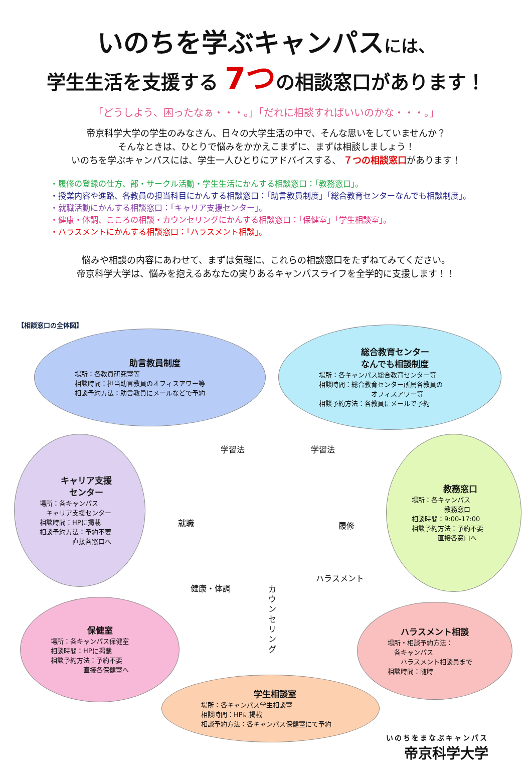いのちを学ぶキャンパスには、
学生生活を支援する 7つの相談窓口があります！
「どうしよう、困ったなぁ・・・。」「だれに相談すればいいのかな・・・。」
帝京科学大学の学生のみなさん、日々の大学生活の中で、そんな思いをしていませんか？
そんなときは、ひとりで悩みをかかえこまずに、まずは相談しましょう！
いのちを学ぶキャンパスには、学生一人ひとりにアドバイスする、 ７つの相談窓口があります！
・履修の登録の仕方、部・サークル活動・学生生活にかんする相談窓口：「教務窓口」。
・授業内容や進路、各教員の担当科目にかんする相談窓口：「助言教員制度」「総合教育センターなんでも相談制度」。
・就職活動にかんする相談窓口：「キャリア支援センター」。
・健康・体調、こころの相談・カウンセリングにかんする相談窓口：「保健室」「学生相談室」。
・ハラスメントにかんする相談窓口：「ハラスメント相談」。
悩みや相談の内容にあわせて、まずは気軽に、これらの相談窓口をたずねてみてください。
帝京科学大学は、悩みを抱えるあなたの実りあるキャンパスライフを全学的に支援します！！
【相談窓口の全体図】
助言教員制度
場所：各教員研究室等
相談時間：担当助言教員のオフィスアワー等
相談予約方法：助言教員にメールなどで予約
総合教育センター
なんでも相談制度
場所：各キャンパス総合教育センター等
相談時間：総合教育センター所属各教員の
　　　　　　　　オフィスアワー等
相談予約方法：各教員にメールで予約
キャリア支援
センター
場所：各キャンパス
　キャリア支援センター
相談時間：HPに掲載
相談予約方法：予約不要
　　　　　直接各窓口へ
教務窓口
場所：各キャンパス
　　　　　教務窓口
相談時間：9:00-17:00
相談予約方法：予約不要
　　　　直接各窓口へ
保健室
場所：各キャンパス保健室
相談時間：HPに掲載
相談予約方法：予約不要
　　　　　直接各保健室へ
ハラスメント相談
場所・相談予約方法：
　各キャンパス
　　ハラスメント相談員まで
相談時間：随時
学生相談室
場所：各キャンパス学生相談室
相談時間：HPに掲載
相談予約方法：各キャンパス保健室にて予約
学習法 学習法
就職 履修
健康・体調
カウンセリング
ハラスメント
いのちをまなぶキャンパス
帝京科学大学